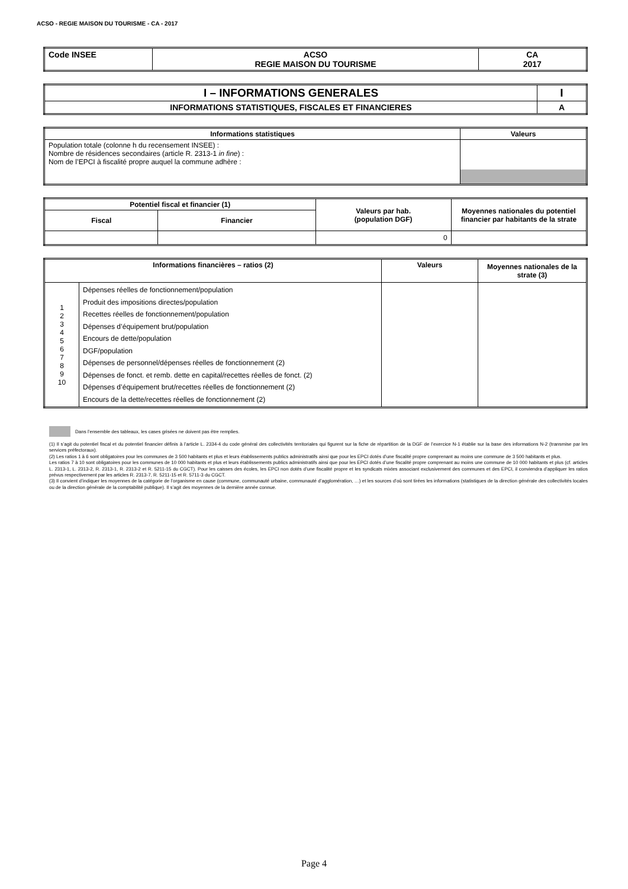ACSO - REGIE MAISON DU TOURISME - CA - 2017
| Code INSEE | ACSO REGIE MAISON DU TOURISME | CA 2017 |
| --- | --- | --- |
| I – INFORMATIONS GENERALES | I |
| --- | --- |
| INFORMATIONS STATISTIQUES, FISCALES ET FINANCIERES | A |
| Informations statistiques | Valeurs |
| --- | --- |
| Population totale (colonne h du recensement INSEE) : Nombre de résidences secondaires (article R. 2313-1 in fine ) : Nom de l’EPCI à fiscalité propre auquel la commune adhère : | |
| Potentiel fiscal et financier (1) | | Valeurs par hab. (population DGF) | Moyennes nationales du potentiel financier par habitants de la strate |
| --- | --- | --- | --- |
| Fiscal | Financier | | |
| | | 0 | |
| Informations financières – ratios (2) | | Valeurs | Moyennes nationales de la strate (3) |
| --- | --- | --- | --- |
| 1 2 3 4 5 6 7 8 9 10 | Dépenses réelles de fonctionnement/population Produit des impositions directes/population Recettes réelles de fonctionnement/population Dépenses d’équipement brut/population Encours de dette/population DGF/population Dépenses de personnel/dépenses réelles de fonctionnement (2) Dépenses de fonct. et remb. dette en capital/recettes réelles de fonct. (2) Dépenses d’équipement brut/recettes réelles de fonctionnement (2) Encours de la dette/recettes réelles de fonctionnement (2) | | |
Dans l’ensemble des tableaux, les cases grisées ne doivent pas être remplies.
(1) Il s’agit du potentiel fiscal et du potentiel financier définis à l’article L. 2334-4 du code général des collectivités territoriales qui figurent sur la fiche de répartition de la DGF de l’exercice N-1 établie sur la base des informations N-2 (transmise par les services préfectoraux).
(2) Les ratios 1 à 6 sont obligatoires pour les communes de 3 500 habitants et plus et leurs établissements publics administratifs ainsi que pour les EPCI dotés d’une fiscalité propre comprenant au moins une commune de 3 500 habitants et plus.
Les ratios 7 à 10 sont obligatoires pour les communes de 10 000 habitants et plus et leurs établissements publics administratifs ainsi que pour les EPCI dotés d’une fiscalité propre comprenant au moins une commune de 10 000 habitants et plus (cf. articles L. 2313-1, L. 2313-2, R. 2313-1, R. 2313-2 et R. 5211-15 du CGCT). Pour les caisses des écoles, les EPCI non dotés d’une fiscalité propre et les syndicats mixtes associant exclusivement des communes et des EPCI, il conviendra d’appliquer les ratios prévus respectivement par les articles R. 2313-7, R. 5211-15 et R. 5711-3 du CGCT.
(3) Il convient d’indiquer les moyennes de la catégorie de l’organisme en cause (commune, communauté urbaine, communauté d’agglomération, …) et les sources d’où sont tirées les informations (statistiques de la direction générale des collectivités locales ou de la direction générale de la comptabilité publique). Il s’agit des moyennes de la dernière année connue.
Page 4